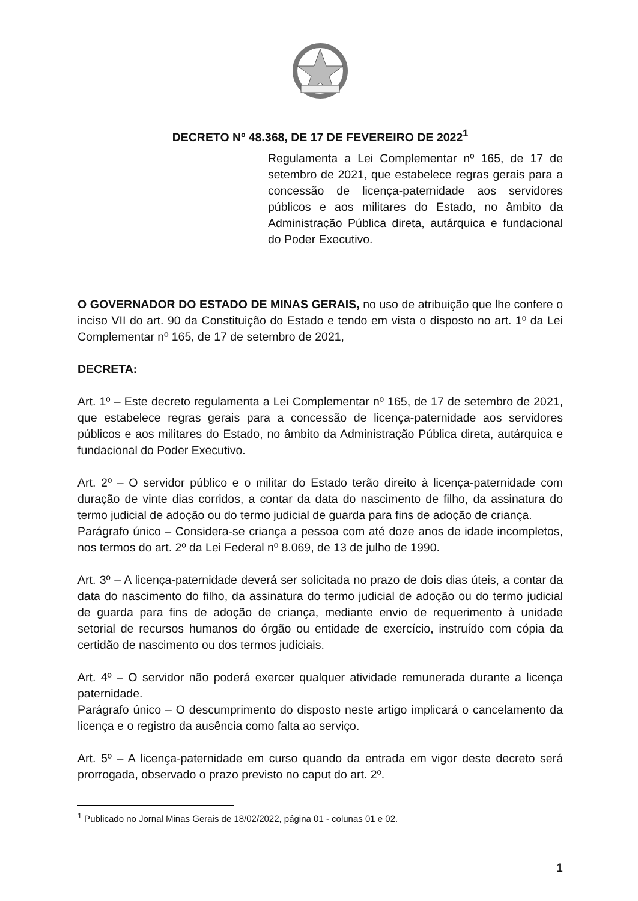DECRETO Nº 48.368, DE 17 DE FEVEREIRO DE 2022<sup>1</sup>
Regulamenta a Lei Complementar nº 165, de 17 de setembro de 2021, que estabelece regras gerais para a concessão de licença-paternidade aos servidores públicos e aos militares do Estado, no âmbito da Administração Pública direta, autárquica e fundacional do Poder Executivo.
O GOVERNADOR DO ESTADO DE MINAS GERAIS, no uso de atribuição que lhe confere o inciso VII do art. 90 da Constituição do Estado e tendo em vista o disposto no art. 1º da Lei Complementar nº 165, de 17 de setembro de 2021,
DECRETA:
Art. 1º – Este decreto regulamenta a Lei Complementar nº 165, de 17 de setembro de 2021, que estabelece regras gerais para a concessão de licença-paternidade aos servidores públicos e aos militares do Estado, no âmbito da Administração Pública direta, autárquica e fundacional do Poder Executivo.
Art. 2º – O servidor público e o militar do Estado terão direito à licença-paternidade com duração de vinte dias corridos, a contar da data do nascimento de filho, da assinatura do termo judicial de adoção ou do termo judicial de guarda para fins de adoção de criança.
Parágrafo único – Considera-se criança a pessoa com até doze anos de idade incompletos, nos termos do art. 2º da Lei Federal nº 8.069, de 13 de julho de 1990.
Art. 3º – A licença-paternidade deverá ser solicitada no prazo de dois dias úteis, a contar da data do nascimento do filho, da assinatura do termo judicial de adoção ou do termo judicial de guarda para fins de adoção de criança, mediante envio de requerimento à unidade setorial de recursos humanos do órgão ou entidade de exercício, instruído com cópia da certidão de nascimento ou dos termos judiciais.
Art. 4º – O servidor não poderá exercer qualquer atividade remunerada durante a licença paternidade.
Parágrafo único – O descumprimento do disposto neste artigo implicará o cancelamento da licença e o registro da ausência como falta ao serviço.
Art. 5º – A licença-paternidade em curso quando da entrada em vigor deste decreto será prorrogada, observado o prazo previsto no caput do art. 2º.
<sup>1</sup> Publicado no Jornal Minas Gerais de 18/02/2022, página 01 - colunas 01 e 02.
1